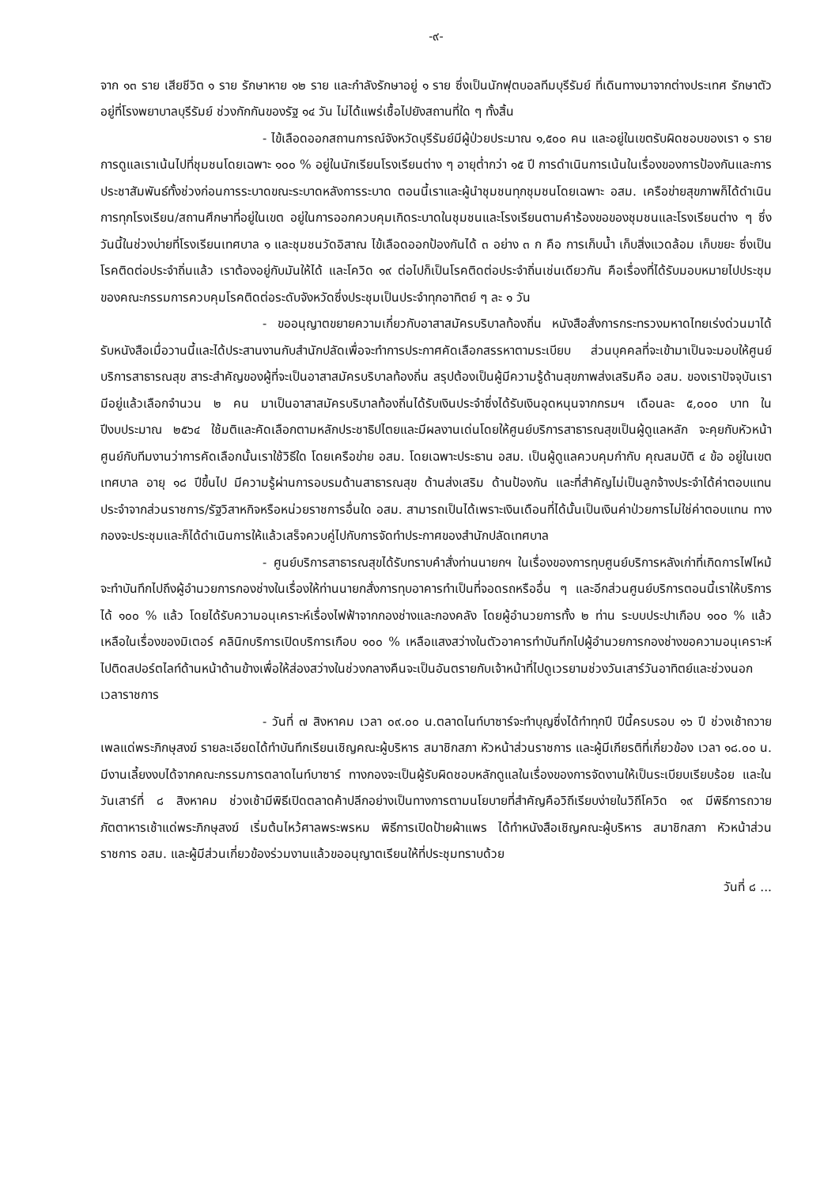-๙-
จาก ๑๓ ราย เสียชีวิต ๑ ราย รักษาหาย ๑๒ ราย และกำลังรักษาอยู่ ๑ ราย ซึ่งเป็นนักฟุตบอลทีมบุรีรัมย์ ที่เดินทางมาจากต่างประเทศ รักษาตัวอยู่ที่โรงพยาบาลบุรีรัมย์ ช่วงกักกันของรัฐ ๑๔ วัน ไม่ได้แพร่เชื้อไปยังสถานที่ใด ๆ ทั้งสิ้น
- ไข้เลือดออกสถานการณ์จังหวัดบุรีรัมย์มีผู้ป่วยประมาณ ๑,๕๐๐ คน และอยู่ในเขตรับผิดชอบของเรา ๑ ราย การดูแลเราเน้นไปที่ชุมชนโดยเฉพาะ ๑๐๐ % อยู่ในนักเรียนโรงเรียนต่าง ๆ อายุต่ำกว่า ๑๕ ปี การดำเนินการเน้นในเรื่องของการป้องกันและการประชาสัมพันธ์ทั้งช่วงก่อนการระบาดขณะระบาดหลังการระบาด ตอนนี้เราและผู้นำชุมชนทุกชุมชนโดยเฉพาะ อสม. เครือข่ายสุขภาพก็ได้ดำเนินการทุกโรงเรียน/สถานศึกษาที่อยู่ในเขต อยู่ในการออกควบคุมเกิดระบาดในชุมชนและโรงเรียนตามคำร้องขอของชุมชนและโรงเรียนต่าง ๆ ซึ่งวันนี้ในช่วงบ่ายที่โรงเรียนเทศบาล ๑ และชุมชนวัดอิสาณ ไข้เลือดออกป้องกันได้ ๓ อย่าง ๓ ก คือ การเก็บน้ำ เก็บสิ่งแวดล้อม เก็บขยะ ซึ่งเป็นโรคติดต่อประจำถิ่นแล้ว เราต้องอยู่กับมันให้ได้ และโควิด ๑๙ ต่อไปก็เป็นโรคติดต่อประจำถิ่นเช่นเดียวกัน คือเรื่องที่ได้รับมอบหมายไปประชุมของคณะกรรมการควบคุมโรคติดต่อระดับจังหวัดซึ่งประชุมเป็นประจำทุกอาทิตย์ ๆ ละ ๑ วัน
- ขออนุญาตขยายความเกี่ยวกับอาสาสมัครบริบาลท้องถิ่น หนังสือสั่งการกระทรวงมหาดไทยเร่งด่วนมาได้รับหนังสือเมื่อวานนี้และได้ประสานงานกับสำนักปลัดเพื่อจะทำการประกาศคัดเลือกสรรหาตามระเบียบ ส่วนบุคคลที่จะเข้ามาเป็นจะมอบให้ศูนย์บริการสาธารณสุข สาระสำคัญของผู้ที่จะเป็นอาสาสมัครบริบาลท้องถิ่น สรุปต้องเป็นผู้มีความรู้ด้านสุขภาพส่งเสริมคือ อสม. ของเราปัจจุบันเรามีอยู่แล้วเลือกจำนวน ๒ คน มาเป็นอาสาสมัครบริบาลท้องถิ่นได้รับเงินประจำซึ่งได้รับเงินอุดหนุนจากกรมฯ เดือนละ ๕,๐๐๐ บาท ในปีงบประมาณ ๒๕๖๔ ใช้มติและคัดเลือกตามหลักประชาธิปไตยและมีผลงานเด่นโดยให้ศูนย์บริการสาธารณสุขเป็นผู้ดูแลหลัก จะคุยกับหัวหน้าศูนย์กับทีมงานว่าการคัดเลือกนั้นเราใช้วิธีใด โดยเครือข่าย อสม. โดยเฉพาะประธาน อสม. เป็นผู้ดูแลควบคุมกำกับ คุณสมบัติ ๔ ข้อ อยู่ในเขตเทศบาล อายุ ๑๘ ปีขึ้นไป มีความรู้ผ่านการอบรมด้านสาธารณสุข ด้านส่งเสริม ด้านป้องกัน และที่สำคัญไม่เป็นลูกจ้างประจำได้ค่าตอบแทนประจำจากส่วนราชการ/รัฐวิสาหกิจหรือหน่วยราชการอื่นใด อสม. สามารถเป็นได้เพราะเงินเดือนที่ได้นั้นเป็นเงินค่าป่วยการไม่ใช่ค่าตอบแทน ทางกองจะประชุมและก็ได้ดำเนินการให้แล้วเสร็จควบคู่ไปกับการจัดทำประกาศของสำนักปลัดเทศบาล
- ศูนย์บริการสาธารณสุขได้รับทราบคำสั่งท่านนายกฯ ในเรื่องของการทุบศูนย์บริการหลังเก่าที่เกิดการไฟไหม้ จะทำบันทึกไปถึงผู้อำนวยการกองช่างในเรื่องให้ท่านนายกสั่งการทุบอาคารทำเป็นที่จอดรถหรืออื่น ๆ และอีกส่วนศูนย์บริการตอนนี้เราให้บริการได้ ๑๐๐ % แล้ว โดยได้รับความอนุเคราะห์เรื่องไฟฟ้าจากกองช่างและกองคลัง โดยผู้อำนวยการทั้ง ๒ ท่าน ระบบประปาเกือบ ๑๐๐ % แล้ว เหลือในเรื่องของมิเตอร์ คลินิกบริการเปิดบริการเกือบ ๑๐๐ % เหลือแสงสว่างในตัวอาคารทำบันทึกไปผู้อำนวยการกองช่างขอความอนุเคราะห์ไปติดสปอร์ตไลท์ด้านหน้าด้านข้างเพื่อให้ส่องสว่างในช่วงกลางคืนจะเป็นอันตรายกับเจ้าหน้าที่ไปดูเวรยามช่วงวันเสาร์วันอาทิตย์และช่วงนอกเวลาราชการ
- วันที่ ๗ สิงหาคม เวลา ๐๙.๐๐ น.ตลาดไนท์บาซาร์จะทำบุญซึ่งได้ทำทุกปี ปีนี้ครบรอบ ๑๖ ปี ช่วงเช้าถวายเพลแด่พระภิกษุสงฆ์ รายละเอียดได้ทำบันทึกเรียนเชิญคณะผู้บริหาร สมาชิกสภา หัวหน้าส่วนราชการ และผู้มีเกียรติที่เกี่ยวข้อง เวลา ๑๘.๐๐ น. มีงานเลี้ยงงบได้จากคณะกรรมการตลาดไนท์บาซาร์ ทางกองจะเป็นผู้รับผิดชอบหลักดูแลในเรื่องของการจัดงานให้เป็นระเบียบเรียบร้อย และในวันเสาร์ที่ ๘ สิงหาคม ช่วงเช้ามีพิธีเปิดตลาดค้าปลีกอย่างเป็นทางการตามนโยบายที่สำคัญคือวิถีเรียบง่ายในวิถีโควิด ๑๙ มีพิธีการถวายภัตตาหารเช้าแด่พระภิกษุสงฆ์ เริ่มต้นไหว้ศาลพระพรหม พิธีการเปิดป้ายผ้าแพร ได้ทำหนังสือเชิญคณะผู้บริหาร สมาชิกสภา หัวหน้าส่วนราชการ อสม. และผู้มีส่วนเกี่ยวข้องร่วมงานแล้วขออนุญาตเรียนให้ที่ประชุมทราบด้วย
วันที่ ๘ ...